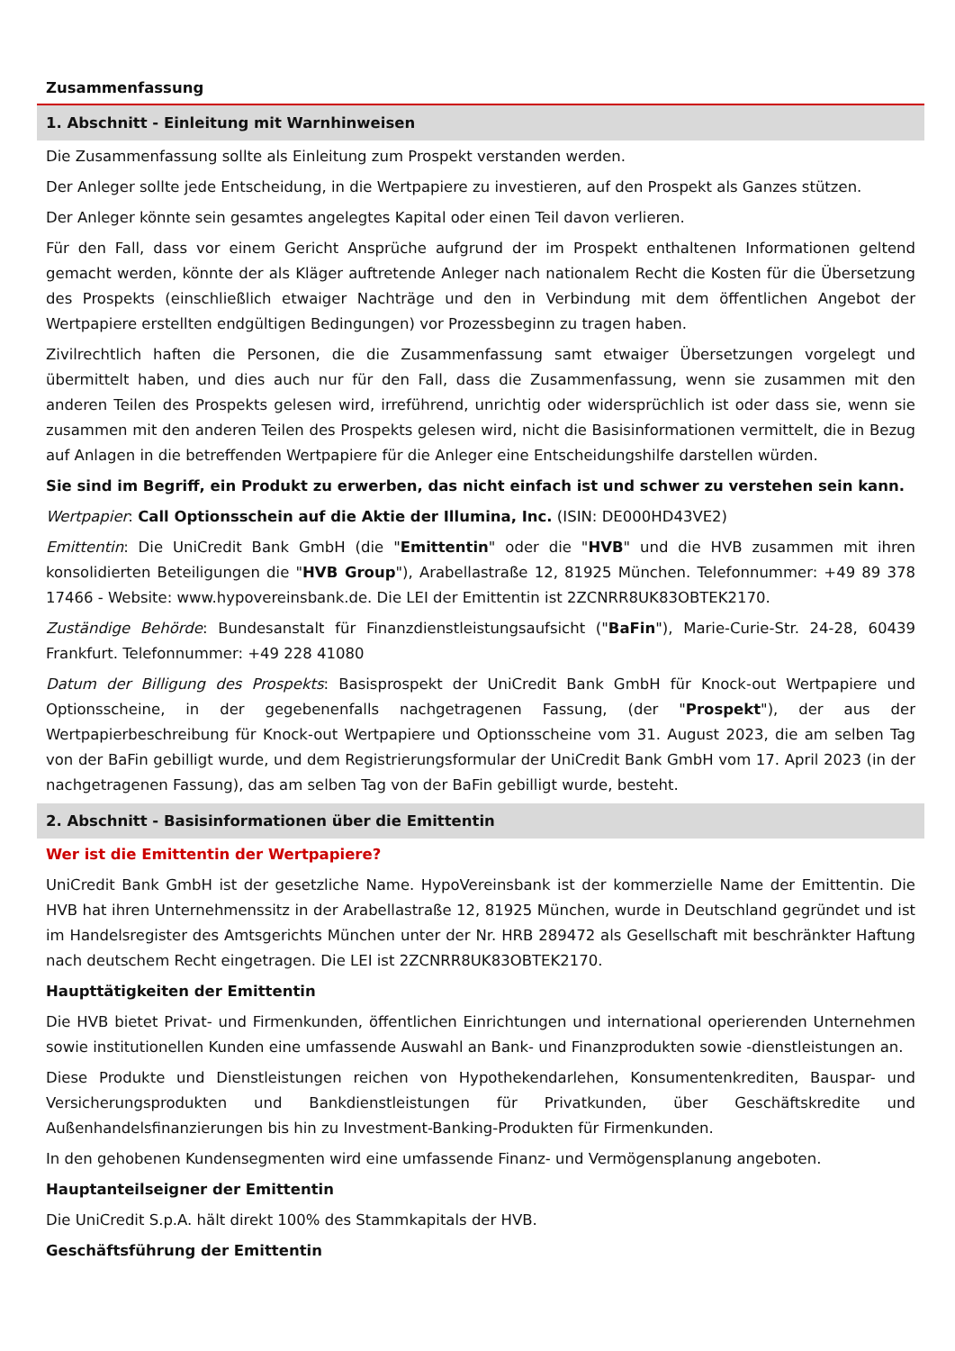Zusammenfassung
1. Abschnitt - Einleitung mit Warnhinweisen
Die Zusammenfassung sollte als Einleitung zum Prospekt verstanden werden.
Der Anleger sollte jede Entscheidung, in die Wertpapiere zu investieren, auf den Prospekt als Ganzes stützen.
Der Anleger könnte sein gesamtes angelegtes Kapital oder einen Teil davon verlieren.
Für den Fall, dass vor einem Gericht Ansprüche aufgrund der im Prospekt enthaltenen Informationen geltend gemacht werden, könnte der als Kläger auftretende Anleger nach nationalem Recht die Kosten für die Übersetzung des Prospekts (einschließlich etwaiger Nachträge und den in Verbindung mit dem öffentlichen Angebot der Wertpapiere erstellten endgültigen Bedingungen) vor Prozessbeginn zu tragen haben.
Zivilrechtlich haften die Personen, die die Zusammenfassung samt etwaiger Übersetzungen vorgelegt und übermittelt haben, und dies auch nur für den Fall, dass die Zusammenfassung, wenn sie zusammen mit den anderen Teilen des Prospekts gelesen wird, irreführend, unrichtig oder widersprüchlich ist oder dass sie, wenn sie zusammen mit den anderen Teilen des Prospekts gelesen wird, nicht die Basisinformationen vermittelt, die in Bezug auf Anlagen in die betreffenden Wertpapiere für die Anleger eine Entscheidungshilfe darstellen würden.
Sie sind im Begriff, ein Produkt zu erwerben, das nicht einfach ist und schwer zu verstehen sein kann.
Wertpapier: Call Optionsschein auf die Aktie der Illumina, Inc. (ISIN: DE000HD43VE2)
Emittentin: Die UniCredit Bank GmbH (die "Emittentin" oder die "HVB" und die HVB zusammen mit ihren konsolidierten Beteiligungen die "HVB Group"), Arabellastraße 12, 81925 München. Telefonnummer: +49 89 378 17466 - Website: www.hypovereinsbank.de. Die LEI der Emittentin ist 2ZCNRR8UK83OBTEK2170.
Zuständige Behörde: Bundesanstalt für Finanzdienstleistungsaufsicht ("BaFin"), Marie-Curie-Str. 24-28, 60439 Frankfurt. Telefonnummer: +49 228 41080
Datum der Billigung des Prospekts: Basisprospekt der UniCredit Bank GmbH für Knock-out Wertpapiere und Optionsscheine, in der gegebenenfalls nachgetragenen Fassung, (der "Prospekt"), der aus der Wertpapierbeschreibung für Knock-out Wertpapiere und Optionsscheine vom 31. August 2023, die am selben Tag von der BaFin gebilligt wurde, und dem Registrierungsformular der UniCredit Bank GmbH vom 17. April 2023 (in der nachgetragenen Fassung), das am selben Tag von der BaFin gebilligt wurde, besteht.
2. Abschnitt - Basisinformationen über die Emittentin
Wer ist die Emittentin der Wertpapiere?
UniCredit Bank GmbH ist der gesetzliche Name. HypoVereinsbank ist der kommerzielle Name der Emittentin. Die HVB hat ihren Unternehmenssitz in der Arabellastraße 12, 81925 München, wurde in Deutschland gegründet und ist im Handelsregister des Amtsgerichts München unter der Nr. HRB 289472 als Gesellschaft mit beschränkter Haftung nach deutschem Recht eingetragen. Die LEI ist 2ZCNRR8UK83OBTEK2170.
Haupttätigkeiten der Emittentin
Die HVB bietet Privat- und Firmenkunden, öffentlichen Einrichtungen und international operierenden Unternehmen sowie institutionellen Kunden eine umfassende Auswahl an Bank- und Finanzprodukten sowie -dienstleistungen an.
Diese Produkte und Dienstleistungen reichen von Hypothekendarlehen, Konsumentenkrediten, Bauspar- und Versicherungsprodukten und Bankdienstleistungen für Privatkunden, über Geschäftskredite und Außenhandelsfinanzierungen bis hin zu Investment-Banking-Produkten für Firmenkunden.
In den gehobenen Kundensegmenten wird eine umfassende Finanz- und Vermögensplanung angeboten.
Hauptanteilseigner der Emittentin
Die UniCredit S.p.A. hält direkt 100% des Stammkapitals der HVB.
Geschäftsführung der Emittentin